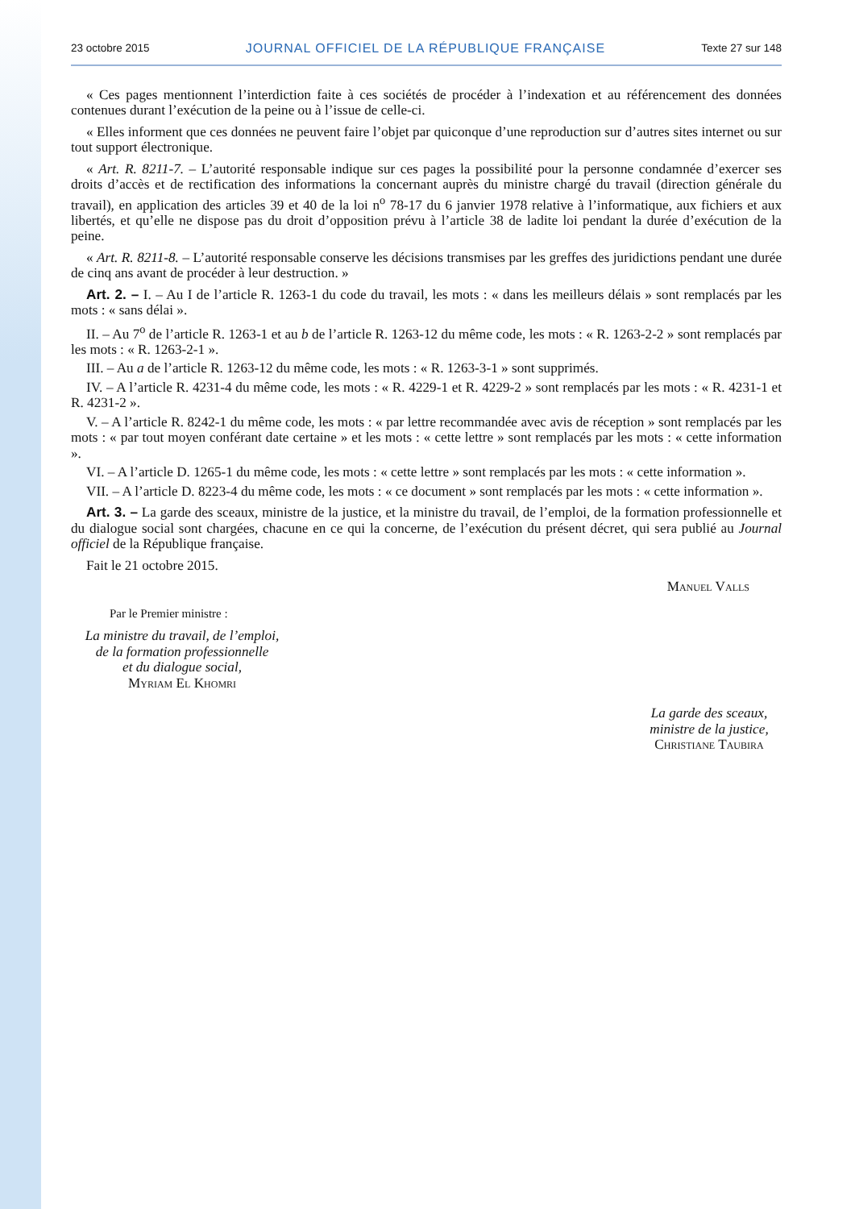23 octobre 2015 JOURNAL OFFICIEL DE LA RÉPUBLIQUE FRANÇAISE Texte 27 sur 148
« Ces pages mentionnent l’interdiction faite à ces sociétés de procéder à l’indexation et au référencement des données contenues durant l’exécution de la peine ou à l’issue de celle-ci.
« Elles informent que ces données ne peuvent faire l’objet par quiconque d’une reproduction sur d’autres sites internet ou sur tout support électronique.
« Art. R. 8211-7. – L’autorité responsable indique sur ces pages la possibilité pour la personne condamnée d’exercer ses droits d’accès et de rectification des informations la concernant auprès du ministre chargé du travail (direction générale du travail), en application des articles 39 et 40 de la loi n<sup>o</sup> 78-17 du 6 janvier 1978 relative à l’informatique, aux fichiers et aux libertés, et qu’elle ne dispose pas du droit d’opposition prévu à l’article 38 de ladite loi pendant la durée d’exécution de la peine.
« Art. R. 8211-8. – L’autorité responsable conserve les décisions transmises par les greffes des juridictions pendant une durée de cinq ans avant de procéder à leur destruction. »
Art. 2. – I. – Au I de l’article R. 1263-1 du code du travail, les mots : « dans les meilleurs délais » sont remplacés par les mots : « sans délai ».
II. – Au 7<sup>o</sup> de l’article R. 1263-1 et au b de l’article R. 1263-12 du même code, les mots : « R. 1263-2-2 » sont remplacés par les mots : « R. 1263-2-1 ».
III. – Au a de l’article R. 1263-12 du même code, les mots : « R. 1263-3-1 » sont supprimés.
IV. – A l’article R. 4231-4 du même code, les mots : « R. 4229-1 et R. 4229-2 » sont remplacés par les mots : « R. 4231-1 et R. 4231-2 ».
V. – A l’article R. 8242-1 du même code, les mots : « par lettre recommandée avec avis de réception » sont remplacés par les mots : « par tout moyen conférant date certaine » et les mots : « cette lettre » sont remplacés par les mots : « cette information ».
VI. – A l’article D. 1265-1 du même code, les mots : « cette lettre » sont remplacés par les mots : « cette information ».
VII. – A l’article D. 8223-4 du même code, les mots : « ce document » sont remplacés par les mots : « cette information ».
Art. 3. – La garde des sceaux, ministre de la justice, et la ministre du travail, de l’emploi, de la formation professionnelle et du dialogue social sont chargées, chacune en ce qui la concerne, de l’exécution du présent décret, qui sera publié au Journal officiel de la République française.
Fait le 21 octobre 2015.
Manuel Valls
Par le Premier ministre :
La ministre du travail, de l’emploi,
de la formation professionnelle
et du dialogue social,
Myriam El Khomri
La garde des sceaux,
ministre de la justice,
Christiane Taubira